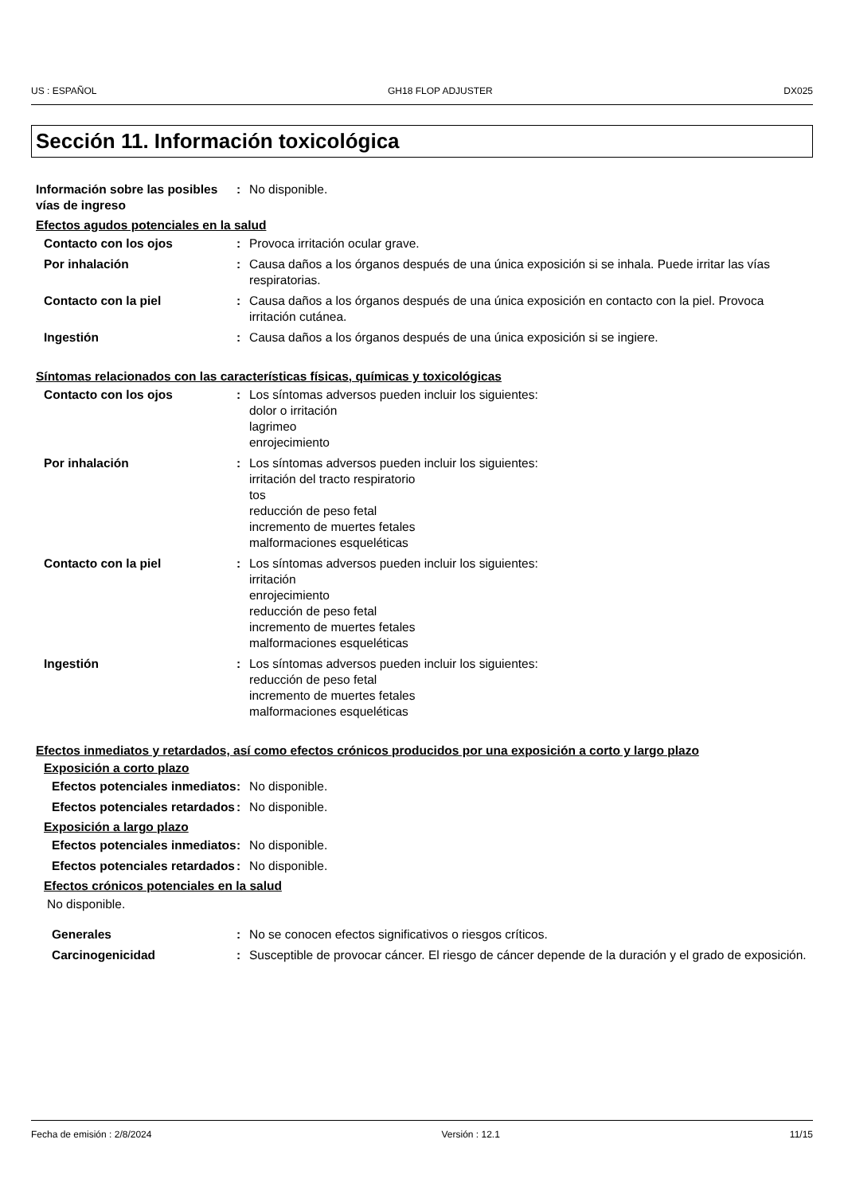US : ESPAÑOL GH18 FLOP ADJUSTER DX025
Sección 11. Información toxicológica
Información sobre las posibles vías de ingreso
: No disponible.
Efectos agudos potenciales en la salud
Contacto con los ojos : Provoca irritación ocular grave.
Por inhalación : Causa daños a los órganos después de una única exposición si se inhala. Puede irritar las vías respiratorias.
Contacto con la piel : Causa daños a los órganos después de una única exposición en contacto con la piel. Provoca irritación cutánea.
Ingestión : Causa daños a los órganos después de una única exposición si se ingiere.
Síntomas relacionados con las características físicas, químicas y toxicológicas
Contacto con los ojos : Los síntomas adversos pueden incluir los siguientes:
dolor o irritación
lagrimeo
enrojecimiento
Por inhalación : Los síntomas adversos pueden incluir los siguientes:
irritación del tracto respiratorio
tos
reducción de peso fetal
incremento de muertes fetales
malformaciones esqueléticas
Contacto con la piel : Los síntomas adversos pueden incluir los siguientes:
irritación
enrojecimiento
reducción de peso fetal
incremento de muertes fetales
malformaciones esqueléticas
Ingestión : Los síntomas adversos pueden incluir los siguientes:
reducción de peso fetal
incremento de muertes fetales
malformaciones esqueléticas
Efectos inmediatos y retardados, así como efectos crónicos producidos por una exposición a corto y largo plazo
Exposición a corto plazo
Efectos potenciales inmediatos
: No disponible.
Efectos potenciales retardados
: No disponible.
Exposición a largo plazo
Efectos potenciales inmediatos
: No disponible.
Efectos potenciales retardados
: No disponible.
Efectos crónicos potenciales en la salud
No disponible.
Generales : No se conocen efectos significativos o riesgos críticos.
Carcinogenicidad : Susceptible de provocar cáncer. El riesgo de cáncer depende de la duración y el grado de exposición.
Fecha de emisión : 2/8/2024 Versión : 12.1 11/15